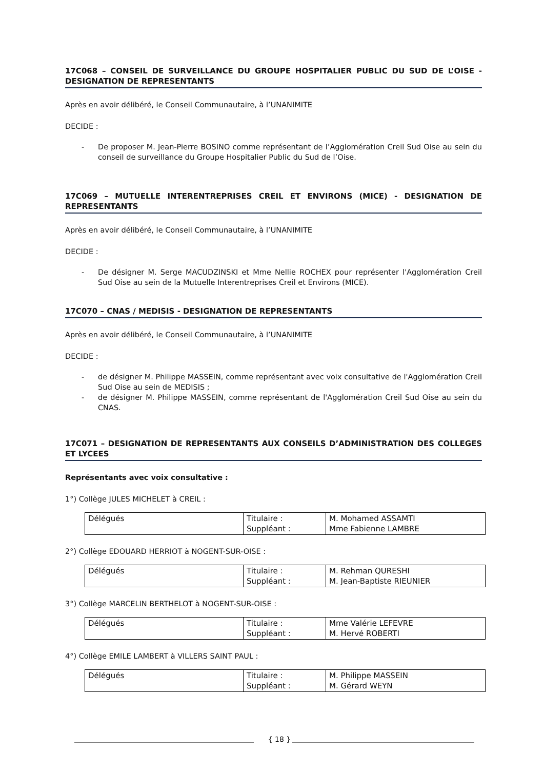17C068 – CONSEIL DE SURVEILLANCE DU GROUPE HOSPITALIER PUBLIC DU SUD DE L’OISE - DESIGNATION DE REPRESENTANTS
Après en avoir délibéré, le Conseil Communautaire, à l’UNANIMITE
DECIDE :
- De proposer M. Jean-Pierre BOSINO comme représentant de l’Agglomération Creil Sud Oise au sein du conseil de surveillance du Groupe Hospitalier Public du Sud de l’Oise.
17C069 – MUTUELLE INTERENTREPRISES CREIL ET ENVIRONS (MICE) - DESIGNATION DE REPRESENTANTS
Après en avoir délibéré, le Conseil Communautaire, à l’UNANIMITE
DECIDE :
- De désigner M. Serge MACUDZINSKI et Mme Nellie ROCHEX pour représenter l'Agglomération Creil Sud Oise au sein de la Mutuelle Interentreprises Creil et Environs (MICE).
17C070 – CNAS / MEDISIS - DESIGNATION DE REPRESENTANTS
Après en avoir délibéré, le Conseil Communautaire, à l’UNANIMITE
DECIDE :
- de désigner M. Philippe MASSEIN, comme représentant avec voix consultative de l'Agglomération Creil Sud Oise au sein de MEDISIS ;
- de désigner M. Philippe MASSEIN, comme représentant de l'Agglomération Creil Sud Oise au sein du CNAS.
17C071 – DESIGNATION DE REPRESENTANTS AUX CONSEILS D’ADMINISTRATION DES COLLEGES ET LYCEES
Représentants avec voix consultative :
1°) Collège JULES MICHELET à CREIL :
| Délégués | Titulaire : Suppléant : | M. Mohamed ASSAMTI Mme Fabienne LAMBRE |
2°) Collège EDOUARD HERRIOT à NOGENT-SUR-OISE :
| Délégués | Titulaire : Suppléant : | M. Rehman QURESHI M. Jean-Baptiste RIEUNIER |
3°) Collège MARCELIN BERTHELOT à NOGENT-SUR-OISE :
| Délégués | Titulaire : Suppléant : | Mme Valérie LEFEVRE M. Hervé ROBERTI |
4°) Collège EMILE LAMBERT à VILLERS SAINT PAUL :
| Délégués | Titulaire : Suppléant : | M. Philippe MASSEIN M. Gérard WEYN |
{ 18 }